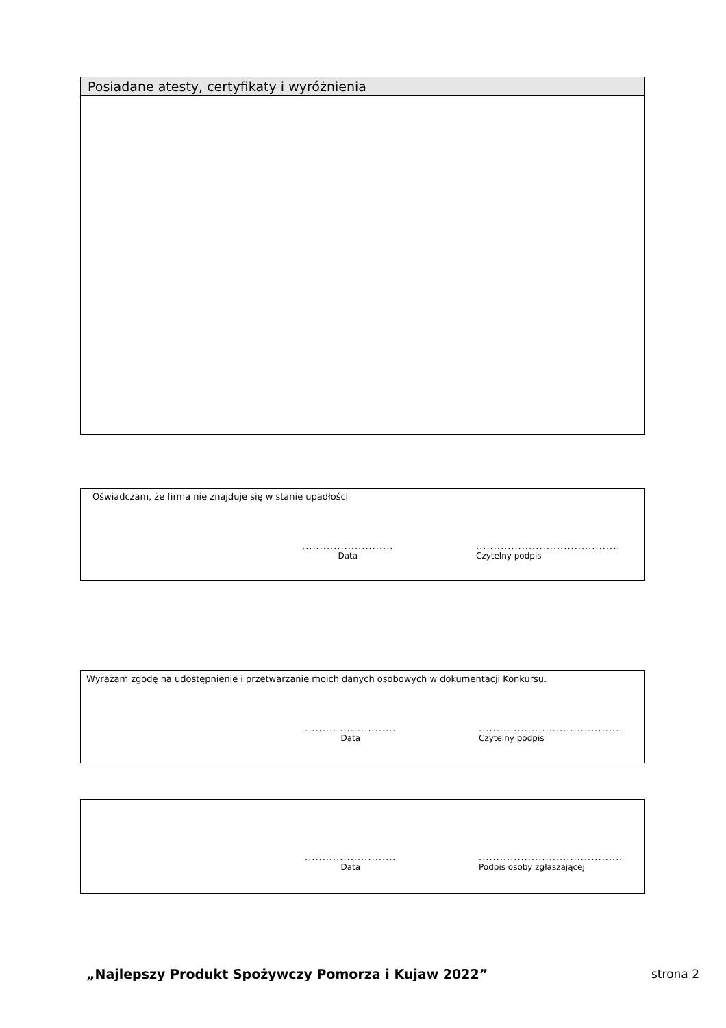Posiadane atesty, certyfikaty i wyróżnienia
Oświadczam, że firma nie znajduje się w stanie upadłości
..........................
Data
.........................................
Czytelny podpis
Wyrażam zgodę na udostępnienie i przetwarzanie moich danych osobowych w dokumentacji Konkursu.
..........................
Data
.........................................
Czytelny podpis
..........................
Data
.........................................
Podpis osoby zgłaszającej
„Najlepszy Produkt Spożywczy Pomorza i Kujaw 2022”
strona 2